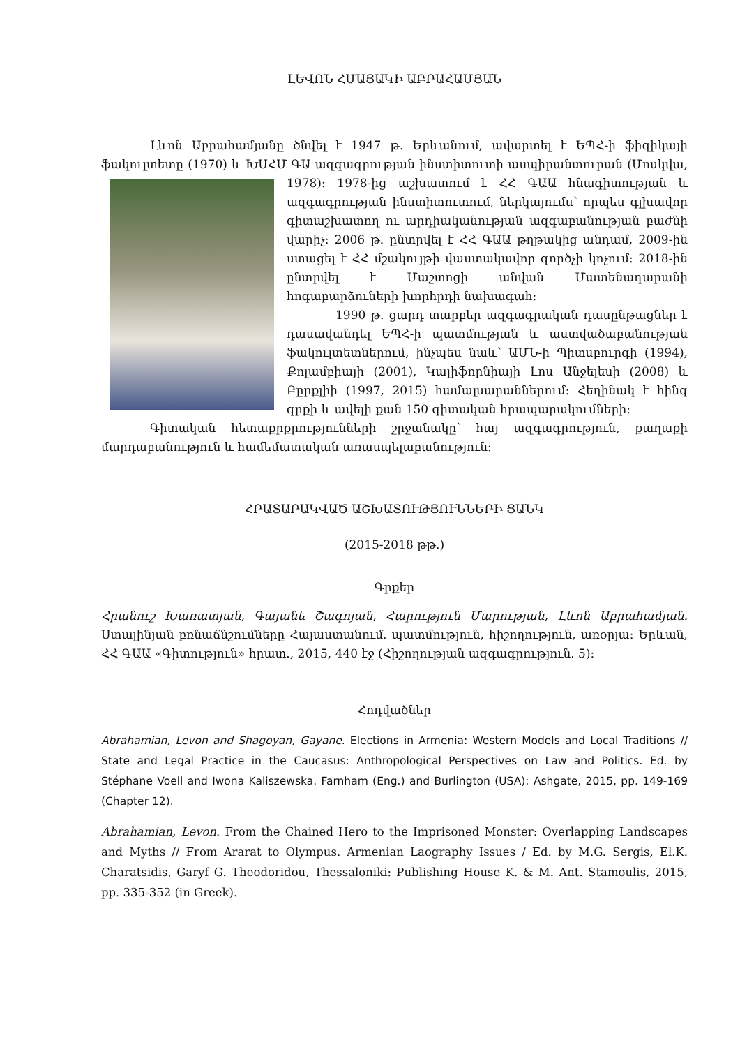ԼԵՎՈՆ ՀՄԱՅԱԿԻ ԱԲՐԱՀԱՄՅԱՆ
Լևոն Աբրահամյանը ծնվել է 1947 թ. Երևանում, ավարտել է ԵՊՀ-ի ֆիզիկայի ֆակուլտետը (1970) և ԽՍՀՄ ԳԱ ազգագրության ինստիտուտի ասպիրանտուրան (Մոսկվա, 1978)։ 1978-ից աշխատում է ՀՀ ԳԱԱ հնագիտության և ազգագրության ինստիտուտում, ներկայումս՝ որպես գլխավոր գիտաշխատող ու արդիականության ազգաբանության բաժնի վարիչ։ 2006 թ. ընտրվել է ՀՀ ԳԱԱ թղթակից անդամ, 2009-ին ստացել է ՀՀ մշակույթի վաստակավոր գործչի կոչում։ 2018-ին ընտրվել է Մաշտոցի անվան Մատենադարանի հոգաբարձուների խորհրդի նախագահ։
1990 թ. ցարդ տարբեր ազգագրական դասընթացներ է դասավանդել ԵՊՀ-ի պատմության և աստվածաբանության ֆակուլտետներում, ինչպես նաև՝ ԱՄՆ-ի Պիտսբուրգի (1994), Քոլամբիայի (2001), Կալիֆորնիայի Լոս Անջելեսի (2008) և Բըրքլիի (1997, 2015) համալսարաններում։ Հեղինակ է հինգ գրքի և ավելի քան 150 գիտական հրապարակումների։
Գիտական հետաքրքրությունների շրջանակը՝ հայ ազգագրություն, քաղաքի մարդաբանություն և համեմատական առասպելաբանություն։
ՀՐԱՏԱՐԱԿՎԱԾ ԱՇԽԱՏՈՒԹՅՈՒՆՆԵՐԻ ՑԱՆԿ
(2015-2018 թթ.)
Գրքեր
Հրանուշ Խառատյան, Գայանե Շագոյան, Հարություն Մարության, Լևոն Աբրահամյան. Ստալինյան բռնաճնշումները Հայաստանում. պատմություն, հիշողություն, առօրյա։ Երևան, ՀՀ ԳԱԱ «Գիտություն» հրատ., 2015, 440 էջ (Հիշողության ազգագրություն. 5)։
Հոդվածներ
Abrahamian, Levon and Shagoyan, Gayane. Elections in Armenia: Western Models and Local Traditions // State and Legal Practice in the Caucasus: Anthropological Perspectives on Law and Politics. Ed. by Stéphane Voell and Iwona Kaliszewska. Farnham (Eng.) and Burlington (USA): Ashgate, 2015, pp. 149-169 (Chapter 12).
Abrahamian, Levon. From the Chained Hero to the Imprisoned Monster: Overlapping Landscapes and Myths // From Ararat to Olympus. Armenian Laography Issues / Ed. by M.G. Sergis, El.K. Charatsidis, Garyf G. Theodoridou, Thessaloniki: Publishing House K. & M. Ant. Stamoulis, 2015, pp. 335-352 (in Greek).